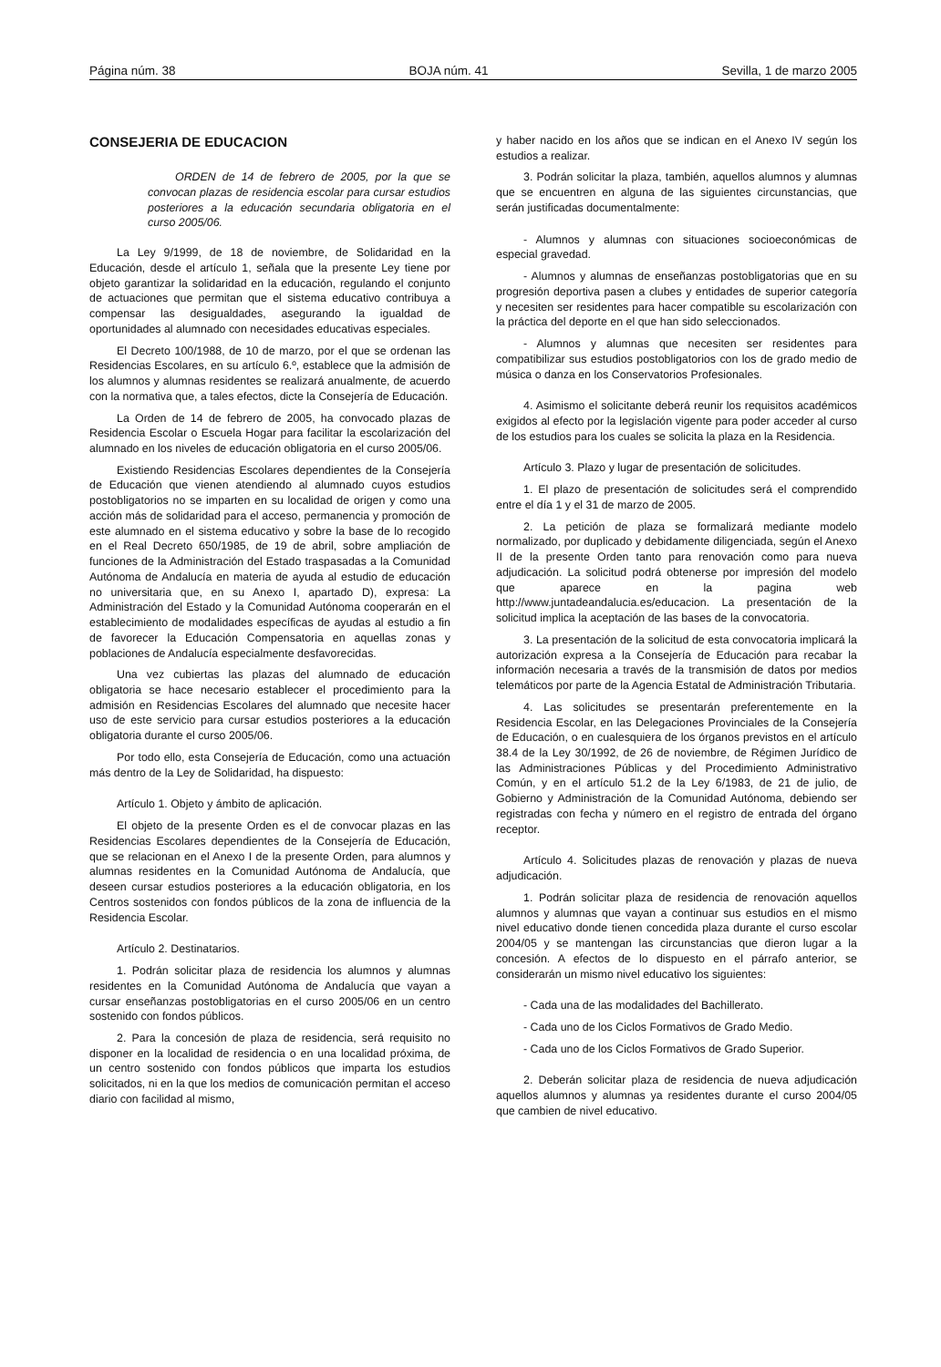Página núm. 38 BOJA núm. 41 Sevilla, 1 de marzo 2005
CONSEJERIA DE EDUCACION
ORDEN de 14 de febrero de 2005, por la que se convocan plazas de residencia escolar para cursar estudios posteriores a la educación secundaria obligatoria en el curso 2005/06.
La Ley 9/1999, de 18 de noviembre, de Solidaridad en la Educación, desde el artículo 1, señala que la presente Ley tiene por objeto garantizar la solidaridad en la educación, regulando el conjunto de actuaciones que permitan que el sistema educativo contribuya a compensar las desigualdades, asegurando la igualdad de oportunidades al alumnado con necesidades educativas especiales.
El Decreto 100/1988, de 10 de marzo, por el que se ordenan las Residencias Escolares, en su artículo 6.º, establece que la admisión de los alumnos y alumnas residentes se realizará anualmente, de acuerdo con la normativa que, a tales efectos, dicte la Consejería de Educación.
La Orden de 14 de febrero de 2005, ha convocado plazas de Residencia Escolar o Escuela Hogar para facilitar la escolarización del alumnado en los niveles de educación obligatoria en el curso 2005/06.
Existiendo Residencias Escolares dependientes de la Consejería de Educación que vienen atendiendo al alumnado cuyos estudios postobligatorios no se imparten en su localidad de origen y como una acción más de solidaridad para el acceso, permanencia y promoción de este alumnado en el sistema educativo y sobre la base de lo recogido en el Real Decreto 650/1985, de 19 de abril, sobre ampliación de funciones de la Administración del Estado traspasadas a la Comunidad Autónoma de Andalucía en materia de ayuda al estudio de educación no universitaria que, en su Anexo I, apartado D), expresa: La Administración del Estado y la Comunidad Autónoma cooperarán en el establecimiento de modalidades específicas de ayudas al estudio a fin de favorecer la Educación Compensatoria en aquellas zonas y poblaciones de Andalucía especialmente desfavorecidas.
Una vez cubiertas las plazas del alumnado de educación obligatoria se hace necesario establecer el procedimiento para la admisión en Residencias Escolares del alumnado que necesite hacer uso de este servicio para cursar estudios posteriores a la educación obligatoria durante el curso 2005/06.
Por todo ello, esta Consejería de Educación, como una actuación más dentro de la Ley de Solidaridad, ha dispuesto:
Artículo 1. Objeto y ámbito de aplicación.
El objeto de la presente Orden es el de convocar plazas en las Residencias Escolares dependientes de la Consejería de Educación, que se relacionan en el Anexo I de la presente Orden, para alumnos y alumnas residentes en la Comunidad Autónoma de Andalucía, que deseen cursar estudios posteriores a la educación obligatoria, en los Centros sostenidos con fondos públicos de la zona de influencia de la Residencia Escolar.
Artículo 2. Destinatarios.
1. Podrán solicitar plaza de residencia los alumnos y alumnas residentes en la Comunidad Autónoma de Andalucía que vayan a cursar enseñanzas postobligatorias en el curso 2005/06 en un centro sostenido con fondos públicos.
2. Para la concesión de plaza de residencia, será requisito no disponer en la localidad de residencia o en una localidad próxima, de un centro sostenido con fondos públicos que imparta los estudios solicitados, ni en la que los medios de comunicación permitan el acceso diario con facilidad al mismo,
y haber nacido en los años que se indican en el Anexo IV según los estudios a realizar.
3. Podrán solicitar la plaza, también, aquellos alumnos y alumnas que se encuentren en alguna de las siguientes circunstancias, que serán justificadas documentalmente:
- Alumnos y alumnas con situaciones socioeconómicas de especial gravedad.
- Alumnos y alumnas de enseñanzas postobligatorias que en su progresión deportiva pasen a clubes y entidades de superior categoría y necesiten ser residentes para hacer compatible su escolarización con la práctica del deporte en el que han sido seleccionados.
- Alumnos y alumnas que necesiten ser residentes para compatibilizar sus estudios postobligatorios con los de grado medio de música o danza en los Conservatorios Profesionales.
4. Asimismo el solicitante deberá reunir los requisitos académicos exigidos al efecto por la legislación vigente para poder acceder al curso de los estudios para los cuales se solicita la plaza en la Residencia.
Artículo 3. Plazo y lugar de presentación de solicitudes.
1. El plazo de presentación de solicitudes será el comprendido entre el día 1 y el 31 de marzo de 2005.
2. La petición de plaza se formalizará mediante modelo normalizado, por duplicado y debidamente diligenciada, según el Anexo II de la presente Orden tanto para renovación como para nueva adjudicación. La solicitud podrá obtenerse por impresión del modelo que aparece en la pagina web http://www.juntadeandalucia.es/educacion. La presentación de la solicitud implica la aceptación de las bases de la convocatoria.
3. La presentación de la solicitud de esta convocatoria implicará la autorización expresa a la Consejería de Educación para recabar la información necesaria a través de la transmisión de datos por medios telemáticos por parte de la Agencia Estatal de Administración Tributaria.
4. Las solicitudes se presentarán preferentemente en la Residencia Escolar, en las Delegaciones Provinciales de la Consejería de Educación, o en cualesquiera de los órganos previstos en el artículo 38.4 de la Ley 30/1992, de 26 de noviembre, de Régimen Jurídico de las Administraciones Públicas y del Procedimiento Administrativo Común, y en el artículo 51.2 de la Ley 6/1983, de 21 de julio, de Gobierno y Administración de la Comunidad Autónoma, debiendo ser registradas con fecha y número en el registro de entrada del órgano receptor.
Artículo 4. Solicitudes plazas de renovación y plazas de nueva adjudicación.
1. Podrán solicitar plaza de residencia de renovación aquellos alumnos y alumnas que vayan a continuar sus estudios en el mismo nivel educativo donde tienen concedida plaza durante el curso escolar 2004/05 y se mantengan las circunstancias que dieron lugar a la concesión. A efectos de lo dispuesto en el párrafo anterior, se considerarán un mismo nivel educativo los siguientes:
- Cada una de las modalidades del Bachillerato.
- Cada uno de los Ciclos Formativos de Grado Medio.
- Cada uno de los Ciclos Formativos de Grado Superior.
2. Deberán solicitar plaza de residencia de nueva adjudicación aquellos alumnos y alumnas ya residentes durante el curso 2004/05 que cambien de nivel educativo.